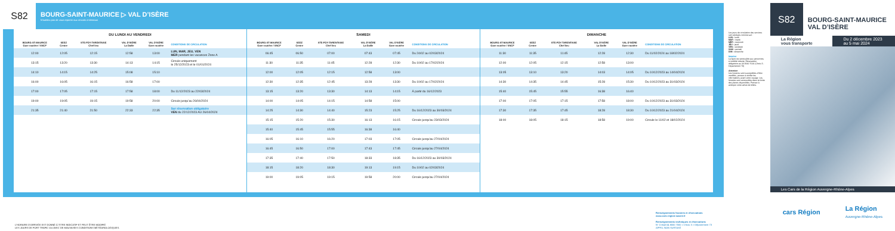S82
BOURG-SAINT-MAURICE ▷ VAL D’ISÈRE
N’oubliez pas de vous reporter aux renvois ci-dessous
DU LUNDI AU VENDREDI
| BOURG-ST-MAURICE Gare routière / SNCF | SEEZ Centre | STE-FOY-TARENTAISE Chef lieu | VAL D’ISÈRE La Daille | VAL D’ISÈRE Gare routière | CONDITIONS DE CIRCULATION |
| --- | --- | --- | --- | --- | --- |
| 12:00 | 12:05 | 12:15 | 12:58 | 13:00 | LUN, MAR, JEU, VEN MER pendant les vacances Zone A |
| 13:15 | 13:20 | 13:30 | 14:13 | 14:15 | Circule uniquement le 25/12/2023 et le 01/01/2024 |
| 14:10 | 14:15 | 14:25 | 15:08 | 15:10 | |
| 16:00 | 16:05 | 16:15 | 16:58 | 17:00 | |
| 17:00 | 17:05 | 17:15 | 17:58 | 18:00 | Du 11/12/2023 au 22/03/2024 |
| 19:00 | 19:05 | 19:15 | 19:58 | 20:00 | Circule jusqu’au 26/04/2024 |
| 21:35 | 21:40 | 21:50 | 22:33 | 22:35 | Sur réservation obligatoire VEN du 22/12/2023 AU 26/04/2024 |
SAMEDI
| BOURG-ST-MAURICE Gare routière / SNCF | SEEZ Centre | STE-FOY-TARENTAISE Chef lieu | VAL D’ISÈRE La Daille | VAL D’ISÈRE Gare routière | CONDITIONS DE CIRCULATION |
| --- | --- | --- | --- | --- | --- |
| 06:45 | 06:50 | 07:00 | 07:43 | 07:45 | Du 24/02 au 02/03/2024 |
| 11:30 | 11:35 | 11:45 | 12:28 | 12:30 | Du 10/02 au 17/02/2024 |
| 12:00 | 12:05 | 12:15 | 12:58 | 13:00 | |
| 12:30 | 12:35 | 12:45 | 13:28 | 13:30 | Du 10/02 au 17/02/2024 |
| 13:15 | 13:20 | 13:30 | 14:13 | 14:15 | À partir du 16/12/2023 |
| 14:00 | 14:05 | 14:15 | 14:58 | 15:00 | |
| 14:25 | 14:30 | 14:40 | 15:23 | 15:25 | Du 16/12/2023 au 30/03/2024 |
| 15:15 | 15:20 | 15:30 | 16:13 | 16:15 | Circule jusqu’au 23/03/2024 |
| 15:40 | 15:45 | 15:55 | 16:38 | 16:40 | |
| 16:05 | 16:10 | 16:20 | 17:03 | 17:05 | Circule jusqu’au 27/04/2024 |
| 16:45 | 16:50 | 17:00 | 17:43 | 17:45 | Circule jusqu’au 27/04/2024 |
| 17:35 | 17:40 | 17:50 | 18:33 | 18:35 | Du 16/12/2023 au 30/03/2024 |
| 18:15 | 18:20 | 18:30 | 19:13 | 19:15 | Du 10/02 au 02/03/2024 |
| 19:00 | 19:05 | 19:15 | 19:58 | 20:00 | Circule jusqu’au 27/04/2024 |
DIMANCHE
| BOURG-ST-MAURICE Gare routière / SNCF | SEEZ Centre | STE-FOY-TARENTAISE Chef lieu | VAL D’ISÈRE La Daille | VAL D’ISÈRE Gare routière | CONDITIONS DE CIRCULATION |
| --- | --- | --- | --- | --- | --- |
| 11:30 | 11:35 | 11:45 | 12:28 | 12:30 | Du 11/02/2024 au 18/02/2024 |
| 12:00 | 12:05 | 12:15 | 12:58 | 13:00 | |
| 13:05 | 13:10 | 13:20 | 14:03 | 14:05 | Du 10/12/2023 au 14/04/2024 |
| 14:30 | 14:35 | 14:45 | 15:28 | 15:30 | Du 10/12/2023 au 31/03/2024 |
| 15:40 | 15:45 | 15:55 | 16:38 | 16:40 | |
| 17:00 | 17:05 | 17:15 | 17:58 | 18:00 | Du 10/12/2023 au 31/03/2024 |
| 17:30 | 17:35 | 17:45 | 18:28 | 18:30 | Du 10/12/2023 au 21/04/2024 |
| 18:00 | 18:05 | 18:15 | 18:58 | 19:00 | Circule le 11/02 et 18/02/2024 |
L’HORAIRE D’ARRIVÉE EST DONNÉ À TITRE INDICATIF ET PEUT ÊTRE MODIFIÉ
LES JOURS DE FORT TRAFIC OU AVEC DE MAUVAISES CONDITIONS MÉTÉOROLOGIQUES.
Renseignements horaires et réservations
www.cars-region-savoie.fr
Renseignements techniques et réservations
N° Cristal 04 8000 7000 > Choix 3 > Département 73
APPEL NON SURTAXÉ
Les jours de circulation des services sont abrégés comme suit :
LUN : lundi
MAR : mardi
MER : mercredi
JEU : jeudi
VEN : vendredi
SAM : samedi
DIM : dimanche
Mobilité
La ligne est accessible aux personnes à mobilité réduite. Réservation obligatoire au 04 8000 7000 (Choix 3 - Département 73)
Attention
Les horaires sont susceptibles d’être modifiés, pensez à vérifier les informations avant votre voyage. Les horaires sont accessibles dans la limite des places disponibles. Pensez à anticiper votre achat de billets.
S82
BOURG-SAINT-MAURICE
VAL D’ISÈRE
La Région
vous transporte
Du 2 décembre 2023
au 5 mai 2024
Les Cars de la Région Auvergne-Rhône-Alpes
cars Région La Région
Auvergne-Rhône-Alpes